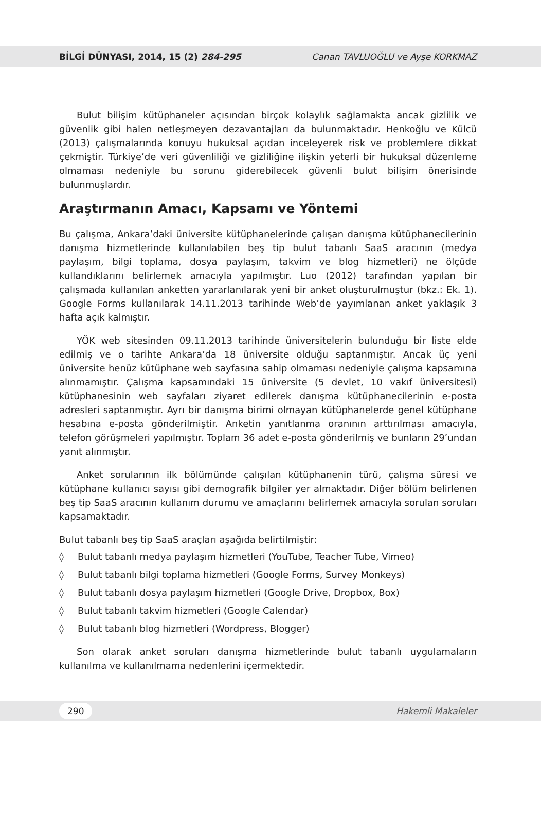BİLGİ DÜNYASI, 2014, 15 (2) 284-295 Canan TAVLUOĞLU ve Ayşe KORKMAZ
Bulut bilişim kütüphaneler açısından birçok kolaylık sağlamakta ancak gizlilik ve güvenlik gibi halen netleşmeyen dezavantajları da bulunmaktadır. Henkoğlu ve Külcü (2013) çalışmalarında konuyu hukuksal açıdan inceleyerek risk ve problemlere dikkat çekmiştir. Türkiye’de veri güvenliliği ve gizliliğine ilişkin yeterli bir hukuksal düzenleme olmaması nedeniyle bu sorunu giderebilecek güvenli bulut bilişim önerisinde bulunmuşlardır.
Araştırmanın Amacı, Kapsamı ve Yöntemi
Bu çalışma, Ankara’daki üniversite kütüphanelerinde çalışan danışma kütüphanecilerinin danışma hizmetlerinde kullanılabilen beş tip bulut tabanlı SaaS aracının (medya paylaşım, bilgi toplama, dosya paylaşım, takvim ve blog hizmetleri) ne ölçüde kullandıklarını belirlemek amacıyla yapılmıştır. Luo (2012) tarafından yapılan bir çalışmada kullanılan anketten yararlanılarak yeni bir anket oluşturulmuştur (bkz.: Ek. 1). Google Forms kullanılarak 14.11.2013 tarihinde Web’de yayımlanan anket yaklaşık 3 hafta açık kalmıştır.
YÖK web sitesinden 09.11.2013 tarihinde üniversitelerin bulunduğu bir liste elde edilmiş ve o tarihte Ankara’da 18 üniversite olduğu saptanmıştır. Ancak üç yeni üniversite henüz kütüphane web sayfasına sahip olmaması nedeniyle çalışma kapsamına alınmamıştır. Çalışma kapsamındaki 15 üniversite (5 devlet, 10 vakıf üniversitesi) kütüphanesinin web sayfaları ziyaret edilerek danışma kütüphanecilerinin e-posta adresleri saptanmıştır. Ayrı bir danışma birimi olmayan kütüphanelerde genel kütüphane hesabına e-posta gönderilmiştir. Anketin yanıtlanma oranının arttırılması amacıyla, telefon görüşmeleri yapılmıştır. Toplam 36 adet e-posta gönderilmiş ve bunların 29’undan yanıt alınmıştır.
Anket sorularının ilk bölümünde çalışılan kütüphanenin türü, çalışma süresi ve kütüphane kullanıcı sayısı gibi demografik bilgiler yer almaktadır. Diğer bölüm belirlenen beş tip SaaS aracının kullanım durumu ve amaçlarını belirlemek amacıyla sorulan soruları kapsamaktadır.
Bulut tabanlı beş tip SaaS araçları aşağıda belirtilmiştir:
◊ Bulut tabanlı medya paylaşım hizmetleri (YouTube, Teacher Tube, Vimeo)
◊ Bulut tabanlı bilgi toplama hizmetleri (Google Forms, Survey Monkeys)
◊ Bulut tabanlı dosya paylaşım hizmetleri (Google Drive, Dropbox, Box)
◊ Bulut tabanlı takvim hizmetleri (Google Calendar)
◊ Bulut tabanlı blog hizmetleri (Wordpress, Blogger)
Son olarak anket soruları danışma hizmetlerinde bulut tabanlı uygulamaların kullanılma ve kullanılmama nedenlerini içermektedir.
290 Hakemli Makaleler